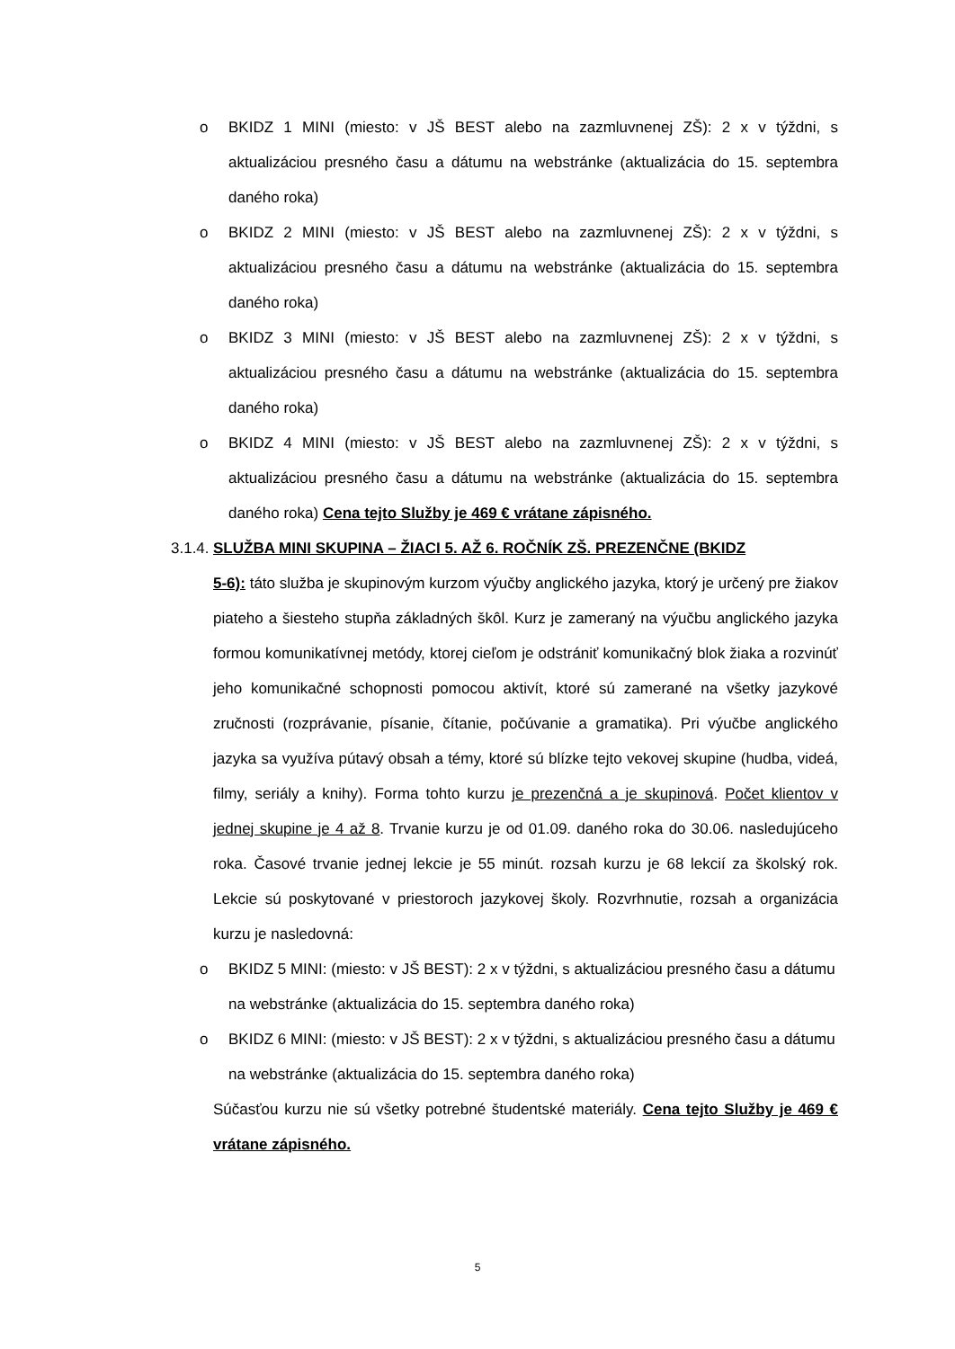o BKIDZ 1 MINI (miesto: v JŠ BEST alebo na zazmluvnenej ZŠ): 2 x v týždni, s aktualizáciou presného času a dátumu na webstránke (aktualizácia do 15. septembra daného roka)
o BKIDZ 2 MINI (miesto: v JŠ BEST alebo na zazmluvnenej ZŠ): 2 x v týždni, s aktualizáciou presného času a dátumu na webstránke (aktualizácia do 15. septembra daného roka)
o BKIDZ 3 MINI (miesto: v JŠ BEST alebo na zazmluvnenej ZŠ): 2 x v týždni, s aktualizáciou presného času a dátumu na webstránke (aktualizácia do 15. septembra daného roka)
o BKIDZ 4 MINI (miesto: v JŠ BEST alebo na zazmluvnenej ZŠ): 2 x v týždni, s aktualizáciou presného času a dátumu na webstránke (aktualizácia do 15. septembra daného roka) Cena tejto Služby je 469 € vrátane zápisného.
3.1.4. SLUŽBA MINI SKUPINA – ŽIACI 5. AŽ 6. ROČNÍK ZŠ. PREZENČNE (BKIDZ
5-6): táto služba je skupinovým kurzom výučby anglického jazyka, ktorý je určený pre žiakov piateho a šiesteho stupňa základných škôl. Kurz je zameraný na výučbu anglického jazyka formou komunikatívnej metódy, ktorej cieľom je odstrániť komunikačný blok žiaka a rozvinúť jeho komunikačné schopnosti pomocou aktivít, ktoré sú zamerané na všetky jazykové zručnosti (rozprávanie, písanie, čítanie, počúvanie a gramatika). Pri výučbe anglického jazyka sa využíva pútavý obsah a témy, ktoré sú blízke tejto vekovej skupine (hudba, videá, filmy, seriály a knihy). Forma tohto kurzu je prezenčná a je skupinová. Počet klientov v jednej skupine je 4 až 8. Trvanie kurzu je od 01.09. daného roka do 30.06. nasledujúceho roka. Časové trvanie jednej lekcie je 55 minút. rozsah kurzu je 68 lekcií za školský rok. Lekcie sú poskytované v priestoroch jazykovej školy. Rozvrhnutie, rozsah a organizácia kurzu je nasledovná:
o BKIDZ 5 MINI: (miesto: v JŠ BEST): 2 x v týždni, s aktualizáciou presného času a dátumu na webstránke (aktualizácia do 15. septembra daného roka)
o BKIDZ 6 MINI: (miesto: v JŠ BEST): 2 x v týždni, s aktualizáciou presného času a dátumu na webstránke (aktualizácia do 15. septembra daného roka)
Súčasťou kurzu nie sú všetky potrebné študentské materiály. Cena tejto Služby je 469 € vrátane zápisného.
5